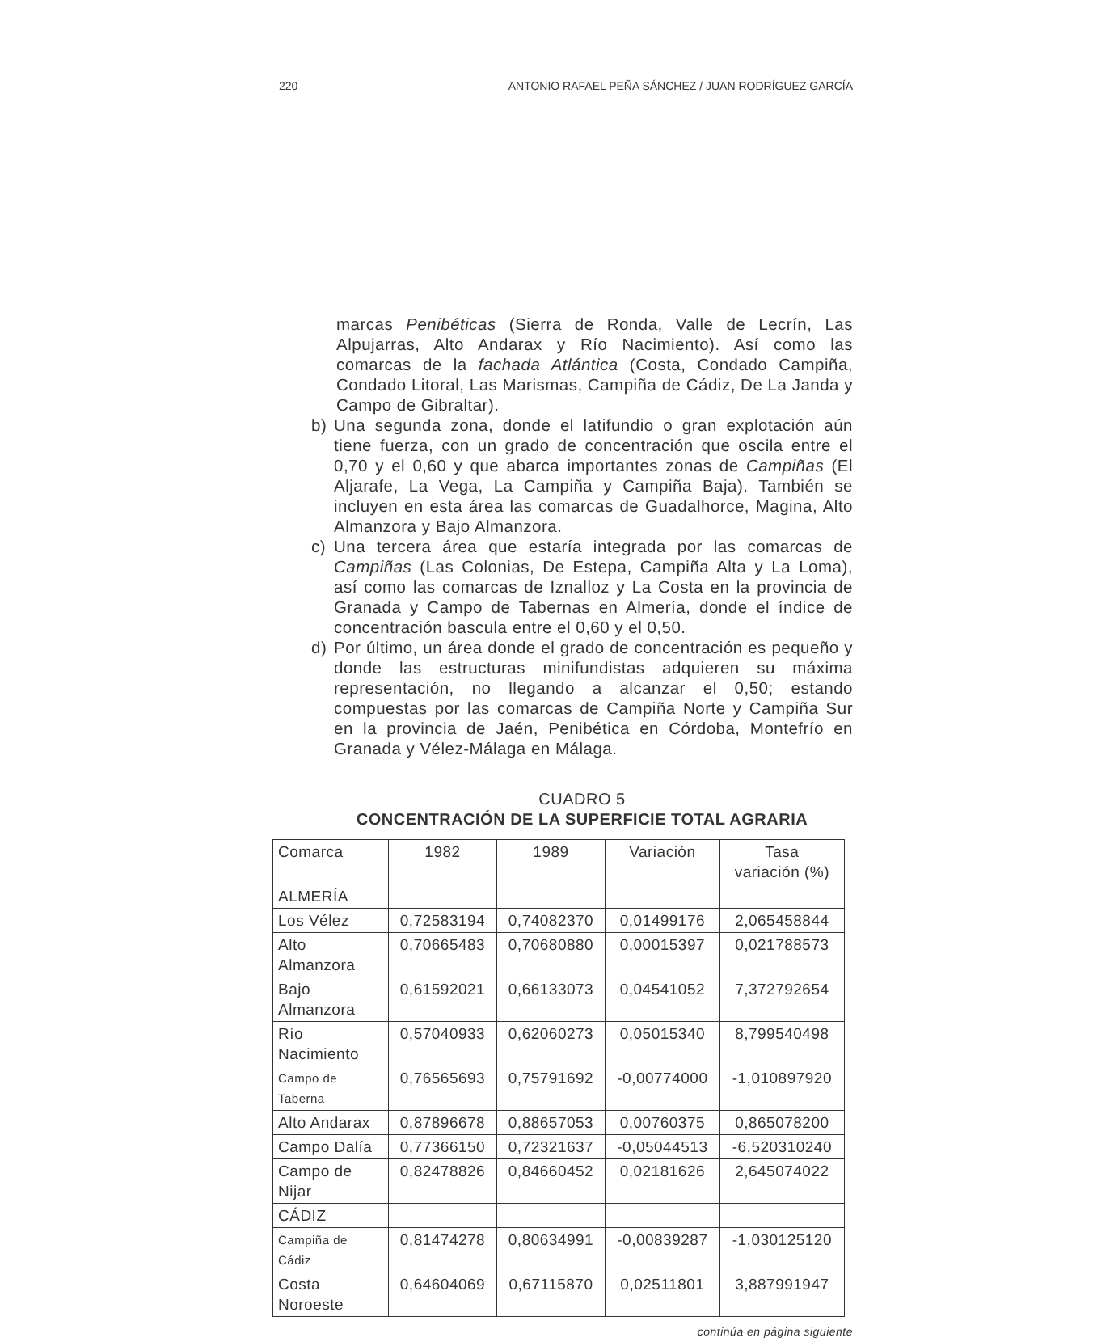220 ANTONIO RAFAEL PEÑA SÁNCHEZ / JUAN RODRÍGUEZ GARCÍA
marcas Penibéticas (Sierra de Ronda, Valle de Lecrín, Las Alpujarras, Alto Andarax y Río Nacimiento). Así como las comarcas de la fachada Atlántica (Costa, Condado Campiña, Condado Litoral, Las Marismas, Campiña de Cádiz, De La Janda y Campo de Gibraltar).
b) Una segunda zona, donde el latifundio o gran explotación aún tiene fuerza, con un grado de concentración que oscila entre el 0,70 y el 0,60 y que abarca importantes zonas de Campiñas (El Aljarafe, La Vega, La Campiña y Campiña Baja). También se incluyen en esta área las comarcas de Guadalhorce, Magina, Alto Almanzora y Bajo Almanzora.
c) Una tercera área que estaría integrada por las comarcas de Campiñas (Las Colonias, De Estepa, Campiña Alta y La Loma), así como las comarcas de Iznalloz y La Costa en la provincia de Granada y Campo de Tabernas en Almería, donde el índice de concentración bascula entre el 0,60 y el 0,50.
d) Por último, un área donde el grado de concentración es pequeño y donde las estructuras minifundistas adquieren su máxima representación, no llegando a alcanzar el 0,50; estando compuestas por las comarcas de Campiña Norte y Campiña Sur en la provincia de Jaén, Penibética en Córdoba, Montefrío en Granada y Vélez-Málaga en Málaga.
CUADRO 5
CONCENTRACIÓN DE LA SUPERFICIE TOTAL AGRARIA
| Comarca | 1982 | 1989 | Variación | Tasa variación (%) |
| ALMERÍA | | | | |
| Los Vélez | 0,72583194 | 0,74082370 | 0,01499176 | 2,065458844 |
| Alto Almanzora | 0,70665483 | 0,70680880 | 0,00015397 | 0,021788573 |
| Bajo Almanzora | 0,61592021 | 0,66133073 | 0,04541052 | 7,372792654 |
| Río Nacimiento | 0,57040933 | 0,62060273 | 0,05015340 | 8,799540498 |
| Campo de Taberna | 0,76565693 | 0,75791692 | -0,00774000 | -1,010897920 |
| Alto Andarax | 0,87896678 | 0,88657053 | 0,00760375 | 0,865078200 |
| Campo Dalía | 0,77366150 | 0,72321637 | -0,05044513 | -6,520310240 |
| Campo de Nijar | 0,82478826 | 0,84660452 | 0,02181626 | 2,645074022 |
| CÁDIZ | | | | |
| Campiña de Cádiz | 0,81474278 | 0,80634991 | -0,00839287 | -1,030125120 |
| Costa Noroeste | 0,64604069 | 0,67115870 | 0,02511801 | 3,887991947 |
continúa en página siguiente